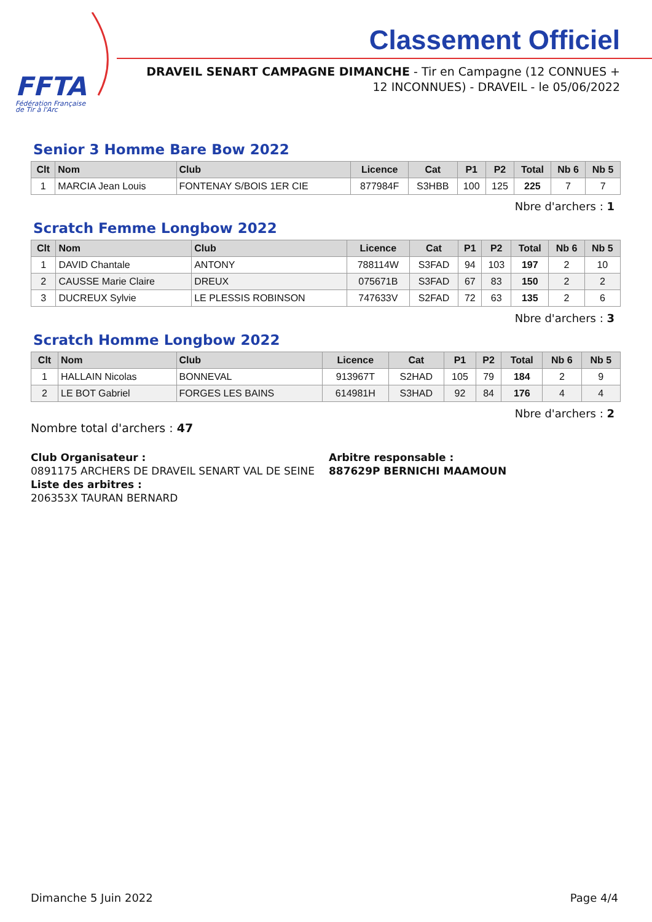FFTA
Fédération Française
de Tir à l'Arc
Classement Officiel
DRAVEIL SENART CAMPAGNE DIMANCHE - Tir en Campagne (12 CONNUES +
12 INCONNUES) - DRAVEIL - le 05/06/2022
Senior 3 Homme Bare Bow 2022
| Clt | Nom | Club | Licence | Cat | P1 | P2 | Total | Nb 6 | Nb 5 |
| --- | --- | --- | --- | --- | --- | --- | --- | --- | --- |
| 1 | MARCIA Jean Louis | FONTENAY S/BOIS 1ER CIE | 877984F | S3HBB | 100 | 125 | 225 | 7 | 7 |
Nbre d'archers : 1
Scratch Femme Longbow 2022
| Clt | Nom | Club | Licence | Cat | P1 | P2 | Total | Nb 6 | Nb 5 |
| --- | --- | --- | --- | --- | --- | --- | --- | --- | --- |
| 1 | DAVID Chantale | ANTONY | 788114W | S3FAD | 94 | 103 | 197 | 2 | 10 |
| 2 | CAUSSE Marie Claire | DREUX | 075671B | S3FAD | 67 | 83 | 150 | 2 | 2 |
| 3 | DUCREUX Sylvie | LE PLESSIS ROBINSON | 747633V | S2FAD | 72 | 63 | 135 | 2 | 6 |
Nbre d'archers : 3
Scratch Homme Longbow 2022
| Clt | Nom | Club | Licence | Cat | P1 | P2 | Total | Nb 6 | Nb 5 |
| --- | --- | --- | --- | --- | --- | --- | --- | --- | --- |
| 1 | HALLAIN Nicolas | BONNEVAL | 913967T | S2HAD | 105 | 79 | 184 | 2 | 9 |
| 2 | LE BOT Gabriel | FORGES LES BAINS | 614981H | S3HAD | 92 | 84 | 176 | 4 | 4 |
Nbre d'archers : 2
Nombre total d'archers : 47
Club Organisateur :
0891175 ARCHERS DE DRAVEIL SENART VAL DE SEINE
Liste des arbitres :
206353X TAURAN BERNARD
Arbitre responsable :
887629P BERNICHI MAAMOUN
Dimanche 5 Juin 2022 Page 4/4